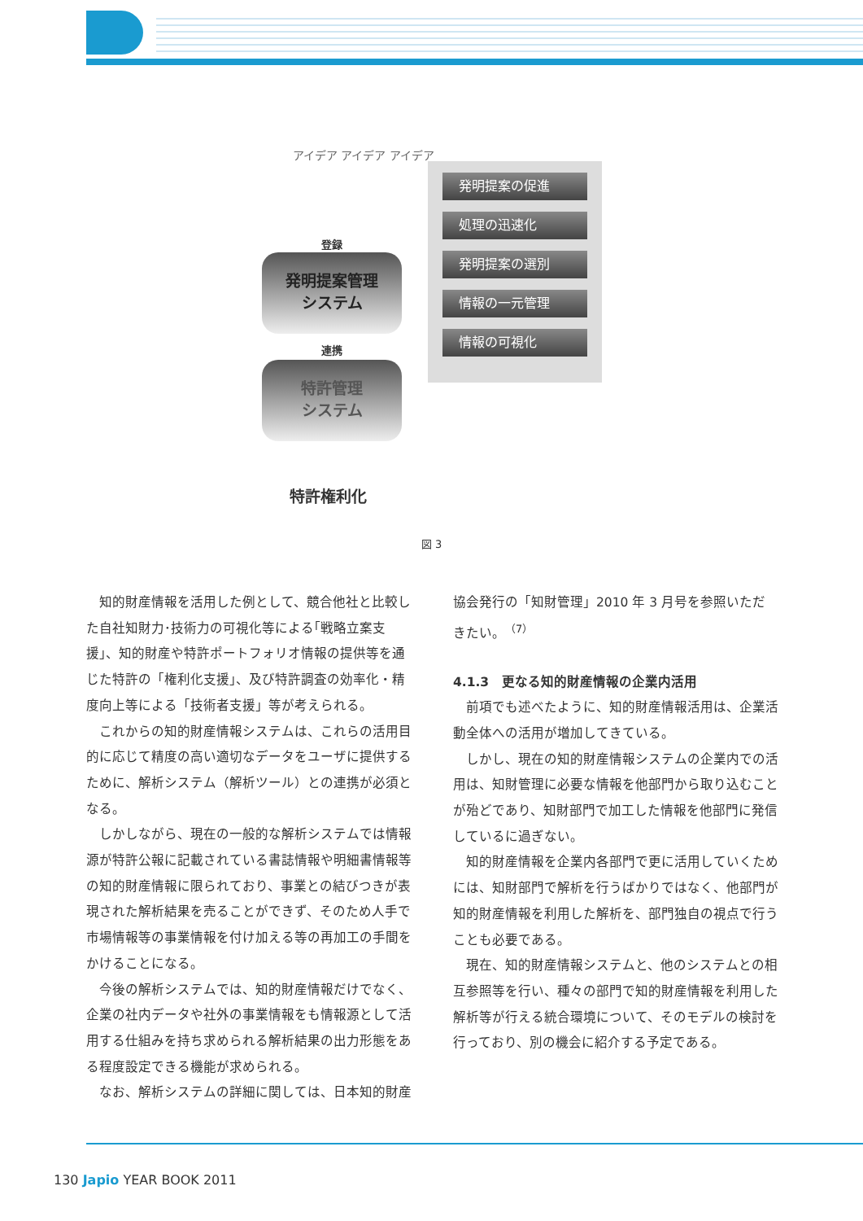アイデア アイデア アイデア
登録
発明提案管理
システム
連携
特許管理
システム
特許権利化
発明提案の促進
処理の迅速化
発明提案の選別
情報の一元管理
情報の可視化
図 3
知的財産情報を活用した例として、競合他社と比較した自社知財力･技術力の可視化等による｢戦略立案支援｣、知的財産や特許ポートフォリオ情報の提供等を通じた特許の「権利化支援」、及び特許調査の効率化・精度向上等による「技術者支援」等が考えられる。
これからの知的財産情報システムは、これらの活用目的に応じて精度の高い適切なデータをユーザに提供するために、解析システム（解析ツール）との連携が必須となる。
しかしながら、現在の一般的な解析システムでは情報源が特許公報に記載されている書誌情報や明細書情報等の知的財産情報に限られており、事業との結びつきが表現された解析結果を売ることができず、そのため人手で市場情報等の事業情報を付け加える等の再加工の手間をかけることになる。
今後の解析システムでは、知的財産情報だけでなく、企業の社内データや社外の事業情報をも情報源として活用する仕組みを持ち求められる解析結果の出力形態をある程度設定できる機能が求められる。
なお、解析システムの詳細に関しては、日本知的財産
協会発行の「知財管理」2010 年 3 月号を参照いただきたい。<sup>（7）</sup>
4.1.3　更なる知的財産情報の企業内活用
前項でも述べたように、知的財産情報活用は、企業活動全体への活用が増加してきている。
しかし、現在の知的財産情報システムの企業内での活用は、知財管理に必要な情報を他部門から取り込むことが殆どであり、知財部門で加工した情報を他部門に発信しているに過ぎない。
知的財産情報を企業内各部門で更に活用していくためには、知財部門で解析を行うばかりではなく、他部門が知的財産情報を利用した解析を、部門独自の視点で行うことも必要である。
現在、知的財産情報システムと、他のシステムとの相互参照等を行い、種々の部門で知的財産情報を利用した解析等が行える統合環境について、そのモデルの検討を行っており、別の機会に紹介する予定である。
130 Japio YEAR BOOK 2011